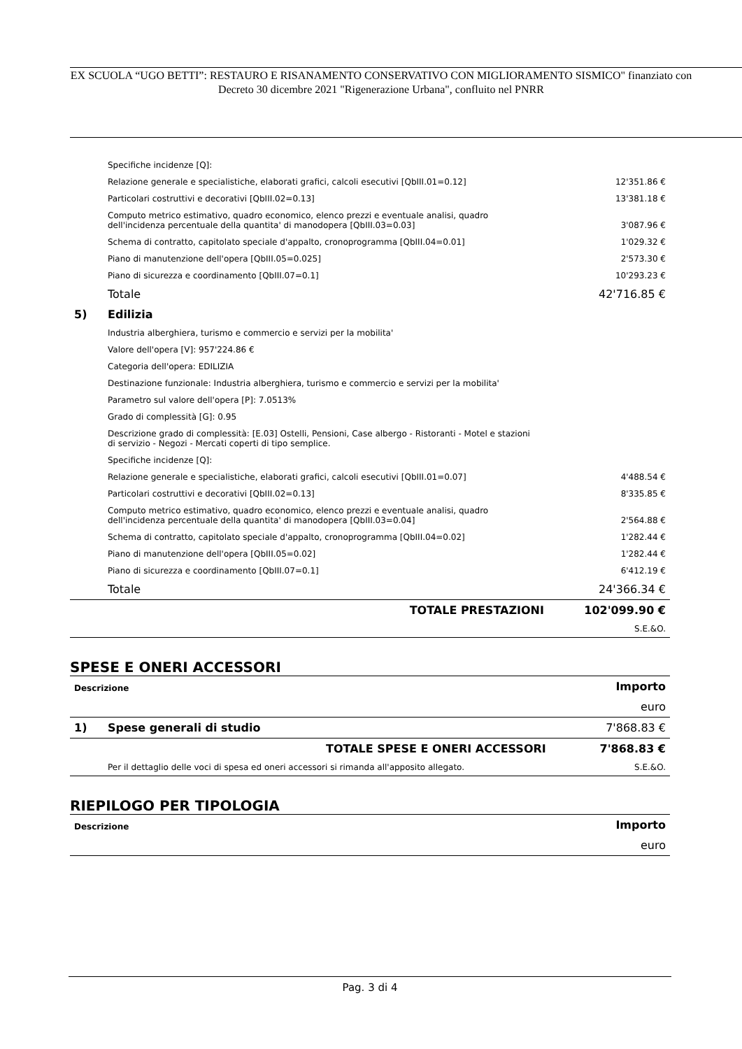EX SCUOLA “UGO BETTI”: RESTAURO E RISANAMENTO CONSERVATIVO CON MIGLIORAMENTO SISMICO" finanziato con Decreto 30 dicembre 2021 "Rigenerazione Urbana", confluito nel PNRR
| | Specifiche incidenze [Q]: | |
| | Relazione generale e specialistiche, elaborati grafici, calcoli esecutivi [QbIII.01=0.12] | 12'351.86 € |
| | Particolari costruttivi e decorativi [QbIII.02=0.13] | 13'381.18 € |
| | Computo metrico estimativo, quadro economico, elenco prezzi e eventuale analisi, quadro dell'incidenza percentuale della quantita' di manodopera [QbIII.03=0.03] | 3'087.96 € |
| | Schema di contratto, capitolato speciale d'appalto, cronoprogramma [QbIII.04=0.01] | 1'029.32 € |
| | Piano di manutenzione dell'opera [QbIII.05=0.025] | 2'573.30 € |
| | Piano di sicurezza e coordinamento [QbIII.07=0.1] | 10'293.23 € |
| | Totale | 42'716.85 € |
| 5) | Edilizia | |
| | Industria alberghiera, turismo e commercio e servizi per la mobilita' | |
| | Valore dell'opera [V]: 957'224.86 € | |
| | Categoria dell'opera: EDILIZIA | |
| | Destinazione funzionale: Industria alberghiera, turismo e commercio e servizi per la mobilita' | |
| | Parametro sul valore dell'opera [P]: 7.0513% | |
| | Grado di complessità [G]: 0.95 | |
| | Descrizione grado di complessità: [E.03] Ostelli, Pensioni, Case albergo - Ristoranti - Motel e stazioni di servizio - Negozi - Mercati coperti di tipo semplice. | |
| | Specifiche incidenze [Q]: | |
| | Relazione generale e specialistiche, elaborati grafici, calcoli esecutivi [QbIII.01=0.07] | 4'488.54 € |
| | Particolari costruttivi e decorativi [QbIII.02=0.13] | 8'335.85 € |
| | Computo metrico estimativo, quadro economico, elenco prezzi e eventuale analisi, quadro dell'incidenza percentuale della quantita' di manodopera [QbIII.03=0.04] | 2'564.88 € |
| | Schema di contratto, capitolato speciale d'appalto, cronoprogramma [QbIII.04=0.02] | 1'282.44 € |
| | Piano di manutenzione dell'opera [QbIII.05=0.02] | 1'282.44 € |
| | Piano di sicurezza e coordinamento [QbIII.07=0.1] | 6'412.19 € |
| | Totale | 24'366.34 € |
| | TOTALE PRESTAZIONI | 102'099.90 € |
| | | S.E.&O. |
SPESE E ONERI ACCESSORI
| Descrizione | | Importo |
| | | euro |
| 1) | Spese generali di studio | 7'868.83 € |
| | TOTALE SPESE E ONERI ACCESSORI | 7'868.83 € |
| | Per il dettaglio delle voci di spesa ed oneri accessori si rimanda all'apposito allegato. | S.E.&O. |
RIEPILOGO PER TIPOLOGIA
| Descrizione | Importo |
| | euro |
Pag. 3 di 4